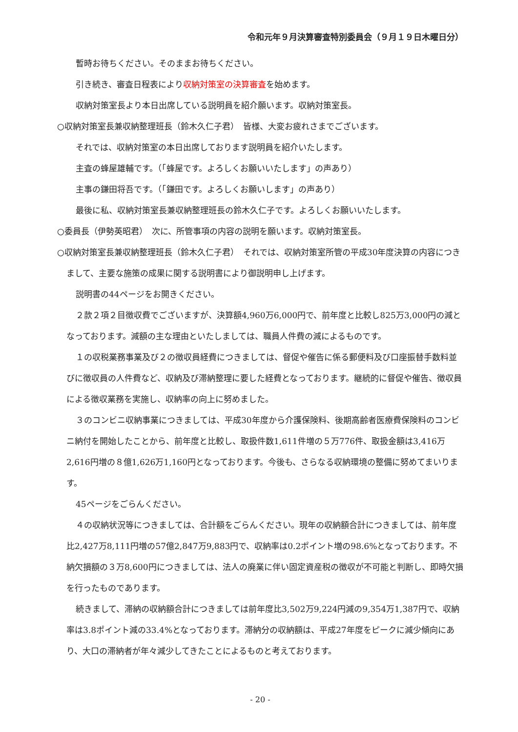令和元年９月決算審査特別委員会（９月１９日木曜日分）
暫時お待ちください。そのままお待ちください。
引き続き、審査日程表により収納対策室の決算審査を始めます。
収納対策室長より本日出席している説明員を紹介願います。収納対策室長。
○収納対策室長兼収納整理班長（鈴木久仁子君）　皆様、大変お疲れさまでございます。
それでは、収納対策室の本日出席しております説明員を紹介いたします。
主査の蜂屋雄輔です。（「蜂屋です。よろしくお願いいたします」の声あり）
主事の鎌田将吾です。（「鎌田です。よろしくお願いします」の声あり）
最後に私、収納対策室長兼収納整理班長の鈴木久仁子です。よろしくお願いいたします。
○委員長（伊勢英昭君）　次に、所管事項の内容の説明を願います。収納対策室長。
○収納対策室長兼収納整理班長（鈴木久仁子君）　それでは、収納対策室所管の平成30年度決算の内容につきまして、主要な施策の成果に関する説明書により御説明申し上げます。
説明書の44ページをお開きください。
２款２項２目徴収費でございますが、決算額4,960万6,000円で、前年度と比較し825万3,000円の減となっております。減額の主な理由といたしましては、職員人件費の減によるものです。
１の収税業務事業及び２の徴収員経費につきましては、督促や催告に係る郵便料及び口座振替手数料並びに徴収員の人件費など、収納及び滞納整理に要した経費となっております。継続的に督促や催告、徴収員による徴収業務を実施し、収納率の向上に努めました。
３のコンビニ収納事業につきましては、平成30年度から介護保険料、後期高齢者医療費保険料のコンビニ納付を開始したことから、前年度と比較し、取扱件数1,611件増の５万776件、取扱金額は3,416万2,616円増の８億1,626万1,160円となっております。今後も、さらなる収納環境の整備に努めてまいります。
45ページをごらんください。
４の収納状況等につきましては、合計額をごらんください。現年の収納額合計につきましては、前年度比2,427万8,111円増の57億2,847万9,883円で、収納率は0.2ポイント増の98.6%となっております。不納欠損額の３万8,600円につきましては、法人の廃業に伴い固定資産税の徴収が不可能と判断し、即時欠損を行ったものであります。
続きまして、滞納の収納額合計につきましては前年度比3,502万9,224円減の9,354万1,387円で、収納率は3.8ポイント減の33.4%となっております。滞納分の収納額は、平成27年度をピークに減少傾向にあり、大口の滞納者が年々減少してきたことによるものと考えております。
- 20 -